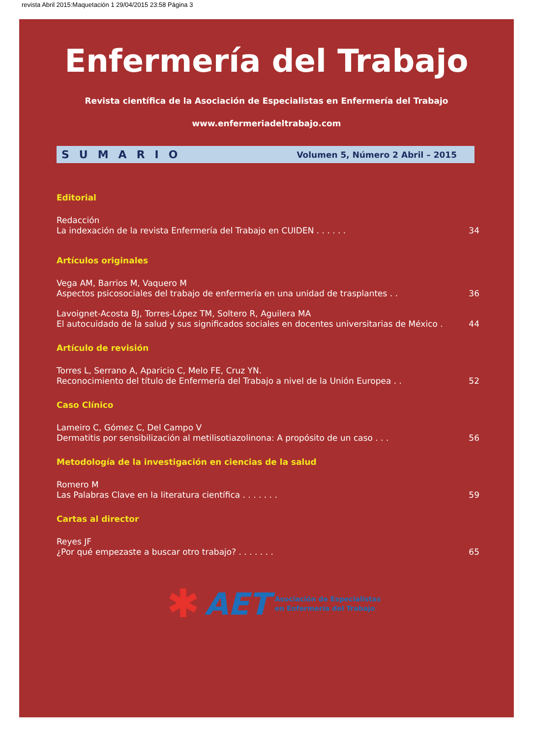revista Abril 2015:Maquetación 1 29/04/2015 23:58 Página 3
Enfermería del Trabajo
Revista científica de la Asociación de Especialistas en Enfermería del Trabajo
www.enfermeriadeltrabajo.com
SUMARIO Volumen 5, Número 2 Abril – 2015
Editorial
Redacción
La indexación de la revista Enfermería del Trabajo en CUIDEN . . . . . . 34
Artículos originales
Vega AM, Barrios M, Vaquero M
Aspectos psicosociales del trabajo de enfermería en una unidad de trasplantes . . 36
Lavoignet-Acosta BJ, Torres-López TM, Soltero R, Aguilera MA
El autocuidado de la salud y sus significados sociales en docentes universitarias de México . 44
Artículo de revisión
Torres L, Serrano A, Aparicio C, Melo FE, Cruz YN.
Reconocimiento del título de Enfermería del Trabajo a nivel de la Unión Europea . . 52
Caso Clínico
Lameiro C, Gómez C, Del Campo V
Dermatitis por sensibilización al metilisotiazolinona: A propósito de un caso . . . 56
Metodología de la investigación en ciencias de la salud
Romero M
Las Palabras Clave en la literatura científica . . . . . . . 59
Cartas al director
Reyes JF
¿Por qué empezaste a buscar otro trabajo? . . . . . . . 65
✱ AET Asociación de Especialistas
en Enfermería del Trabajo